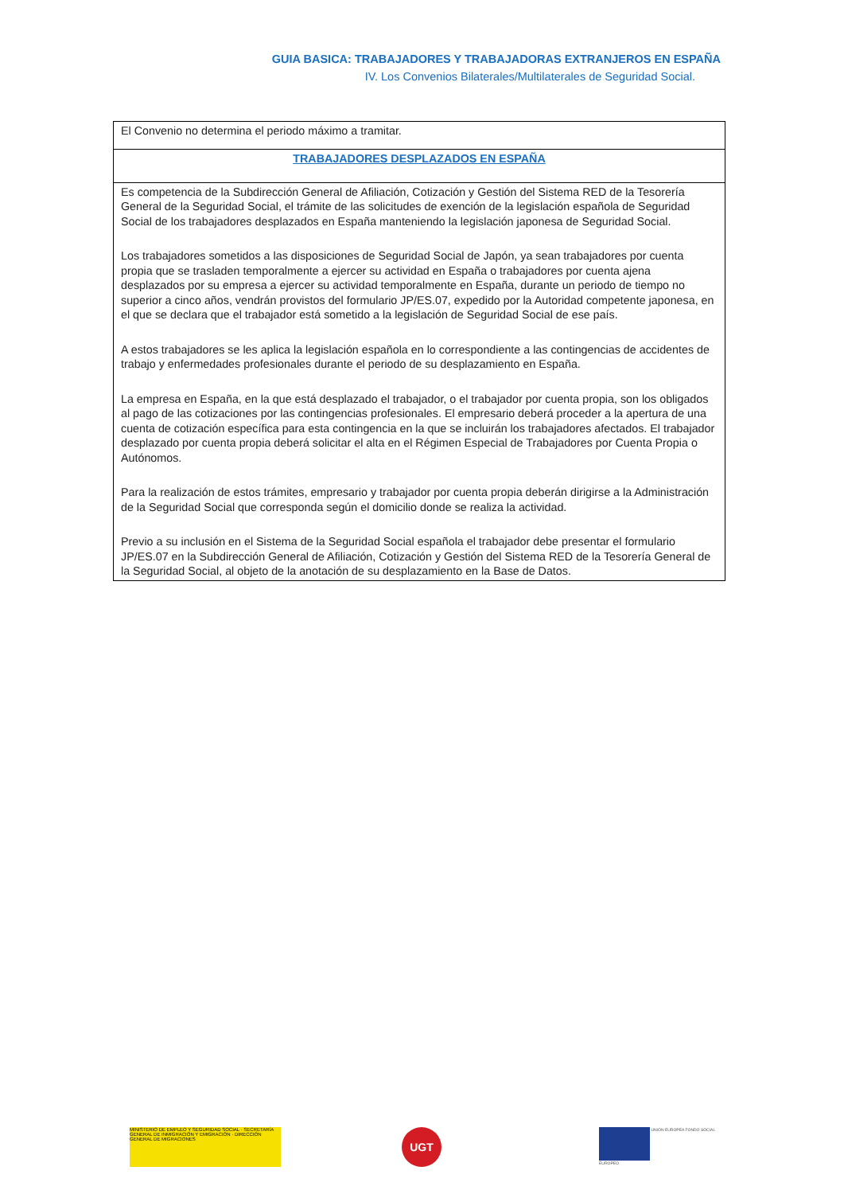GUIA BASICA: TRABAJADORES Y TRABAJADORAS EXTRANJEROS EN ESPAÑA
IV. Los Convenios Bilaterales/Multilaterales de Seguridad Social.
| El Convenio no determina el periodo máximo a tramitar. |
| TRABAJADORES DESPLAZADOS EN ESPAÑA |
| Es competencia de la Subdirección General de Afiliación, Cotización y Gestión del Sistema RED de la Tesorería General de la Seguridad Social, el trámite de las solicitudes de exención de la legislación española de Seguridad Social de los trabajadores desplazados en España manteniendo la legislación japonesa de Seguridad Social. Los trabajadores sometidos a las disposiciones de Seguridad Social de Japón, ya sean trabajadores por cuenta propia que se trasladen temporalmente a ejercer su actividad en España o trabajadores por cuenta ajena desplazados por su empresa a ejercer su actividad temporalmente en España, durante un periodo de tiempo no superior a cinco años, vendrán provistos del formulario JP/ES.07, expedido por la Autoridad competente japonesa, en el que se declara que el trabajador está sometido a la legislación de Seguridad Social de ese país. A estos trabajadores se les aplica la legislación española en lo correspondiente a las contingencias de accidentes de trabajo y enfermedades profesionales durante el periodo de su desplazamiento en España. La empresa en España, en la que está desplazado el trabajador, o el trabajador por cuenta propia, son los obligados al pago de las cotizaciones por las contingencias profesionales. El empresario deberá proceder a la apertura de una cuenta de cotización específica para esta contingencia en la que se incluirán los trabajadores afectados. El trabajador desplazado por cuenta propia deberá solicitar el alta en el Régimen Especial de Trabajadores por Cuenta Propia o Autónomos. Para la realización de estos trámites, empresario y trabajador por cuenta propia deberán dirigirse a la Administración de la Seguridad Social que corresponda según el domicilio donde se realiza la actividad. Previo a su inclusión en el Sistema de la Seguridad Social española el trabajador debe presentar el formulario JP/ES.07 en la Subdirección General de Afiliación, Cotización y Gestión del Sistema RED de la Tesorería General de la Seguridad Social, al objeto de la anotación de su desplazamiento en la Base de Datos. |
MINISTERIO DE EMPLEO Y SEGURIDAD SOCIAL · SECRETARÍA GENERAL DE INMIGRACIÓN Y EMIGRACIÓN · DIRECCIÓN GENERAL DE MIGRACIONES
UGT UNIÓN EUROPEA FONDO SOCIAL EUROPEO